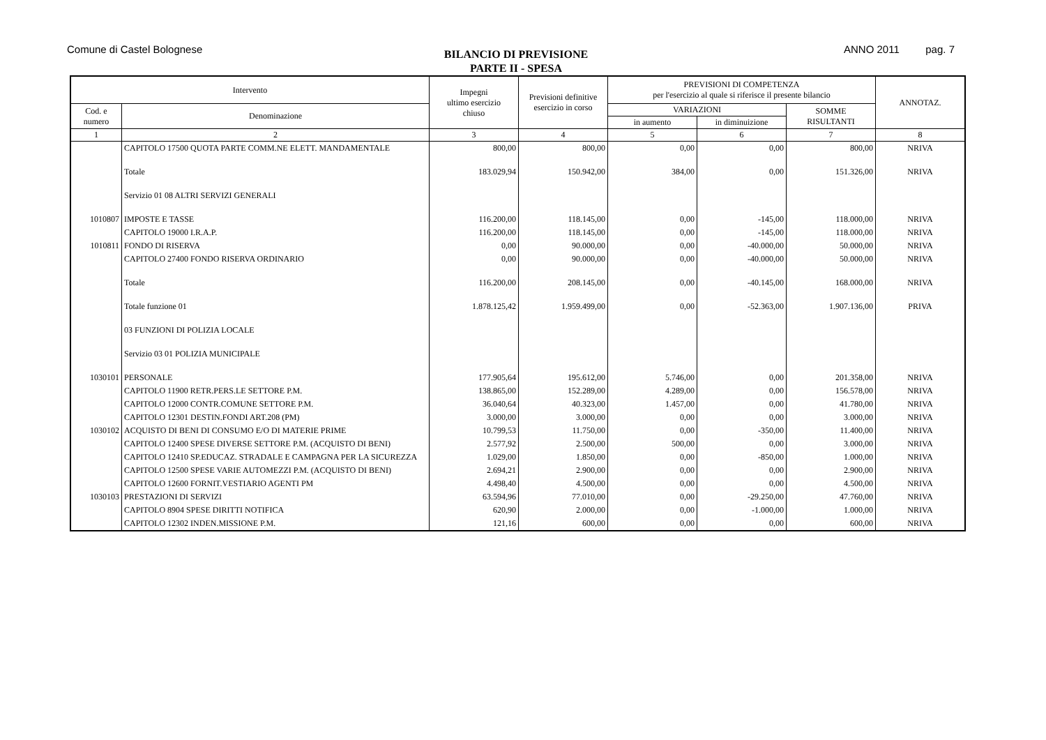Comune di Castel Bolognese
BILANCIO DI PREVISIONE
PARTE II - SPESA
ANNO 2011 pag. 7
| Intervento | | Impegni ultimo esercizio chiuso | Previsioni definitive esercizio in corso | PREVISIONI DI COMPETENZA per l'esercizio al quale si riferisce il presente bilancio | | | ANNOTAZ. |
| --- | --- | --- | --- | --- | --- | --- | --- |
| Cod. e numero | Denominazione | | | VARIAZIONI | | SOMME RISULTANTI | |
| | | | | in aumento | in diminuizione | | |
| 1 | 2 | 3 | 4 | 5 | 6 | 7 | 8 |
| | CAPITOLO 17500 QUOTA PARTE COMM.NE ELETT. MANDAMENTALE | 800,00 | 800,00 | 0,00 | 0,00 | 800,00 | NRIVA |
| | Totale | 183.029,94 | 150.942,00 | 384,00 | 0,00 | 151.326,00 | NRIVA |
| | Servizio 01 08 ALTRI SERVIZI GENERALI | | | | | | |
| 1010807 | IMPOSTE E TASSE | 116.200,00 | 118.145,00 | 0,00 | -145,00 | 118.000,00 | NRIVA |
| | CAPITOLO 19000 I.R.A.P. | 116.200,00 | 118.145,00 | 0,00 | -145,00 | 118.000,00 | NRIVA |
| 1010811 | FONDO DI RISERVA | 0,00 | 90.000,00 | 0,00 | -40.000,00 | 50.000,00 | NRIVA |
| | CAPITOLO 27400 FONDO RISERVA ORDINARIO | 0,00 | 90.000,00 | 0,00 | -40.000,00 | 50.000,00 | NRIVA |
| | Totale | 116.200,00 | 208.145,00 | 0,00 | -40.145,00 | 168.000,00 | NRIVA |
| | Totale funzione 01 | 1.878.125,42 | 1.959.499,00 | 0,00 | -52.363,00 | 1.907.136,00 | PRIVA |
| | 03 FUNZIONI DI POLIZIA LOCALE | | | | | | |
| | Servizio 03 01 POLIZIA MUNICIPALE | | | | | | |
| 1030101 | PERSONALE | 177.905,64 | 195.612,00 | 5.746,00 | 0,00 | 201.358,00 | NRIVA |
| | CAPITOLO 11900 RETR.PERS.LE SETTORE P.M. | 138.865,00 | 152.289,00 | 4.289,00 | 0,00 | 156.578,00 | NRIVA |
| | CAPITOLO 12000 CONTR.COMUNE SETTORE P.M. | 36.040,64 | 40.323,00 | 1.457,00 | 0,00 | 41.780,00 | NRIVA |
| | CAPITOLO 12301 DESTIN.FONDI ART.208 (PM) | 3.000,00 | 3.000,00 | 0,00 | 0,00 | 3.000,00 | NRIVA |
| 1030102 | ACQUISTO DI BENI DI CONSUMO E/O DI MATERIE PRIME | 10.799,53 | 11.750,00 | 0,00 | -350,00 | 11.400,00 | NRIVA |
| | CAPITOLO 12400 SPESE DIVERSE SETTORE P.M. (ACQUISTO DI BENI) | 2.577,92 | 2.500,00 | 500,00 | 0,00 | 3.000,00 | NRIVA |
| | CAPITOLO 12410 SP.EDUCAZ. STRADALE E CAMPAGNA PER LA SICUREZZA | 1.029,00 | 1.850,00 | 0,00 | -850,00 | 1.000,00 | NRIVA |
| | CAPITOLO 12500 SPESE VARIE AUTOMEZZI P.M. (ACQUISTO DI BENI) | 2.694,21 | 2.900,00 | 0,00 | 0,00 | 2.900,00 | NRIVA |
| | CAPITOLO 12600 FORNIT.VESTIARIO AGENTI PM | 4.498,40 | 4.500,00 | 0,00 | 0,00 | 4.500,00 | NRIVA |
| 1030103 | PRESTAZIONI DI SERVIZI | 63.594,96 | 77.010,00 | 0,00 | -29.250,00 | 47.760,00 | NRIVA |
| | CAPITOLO 8904 SPESE DIRITTI NOTIFICA | 620,90 | 2.000,00 | 0,00 | -1.000,00 | 1.000,00 | NRIVA |
| | CAPITOLO 12302 INDEN.MISSIONE P.M. | 121,16 | 600,00 | 0,00 | 0,00 | 600,00 | NRIVA |